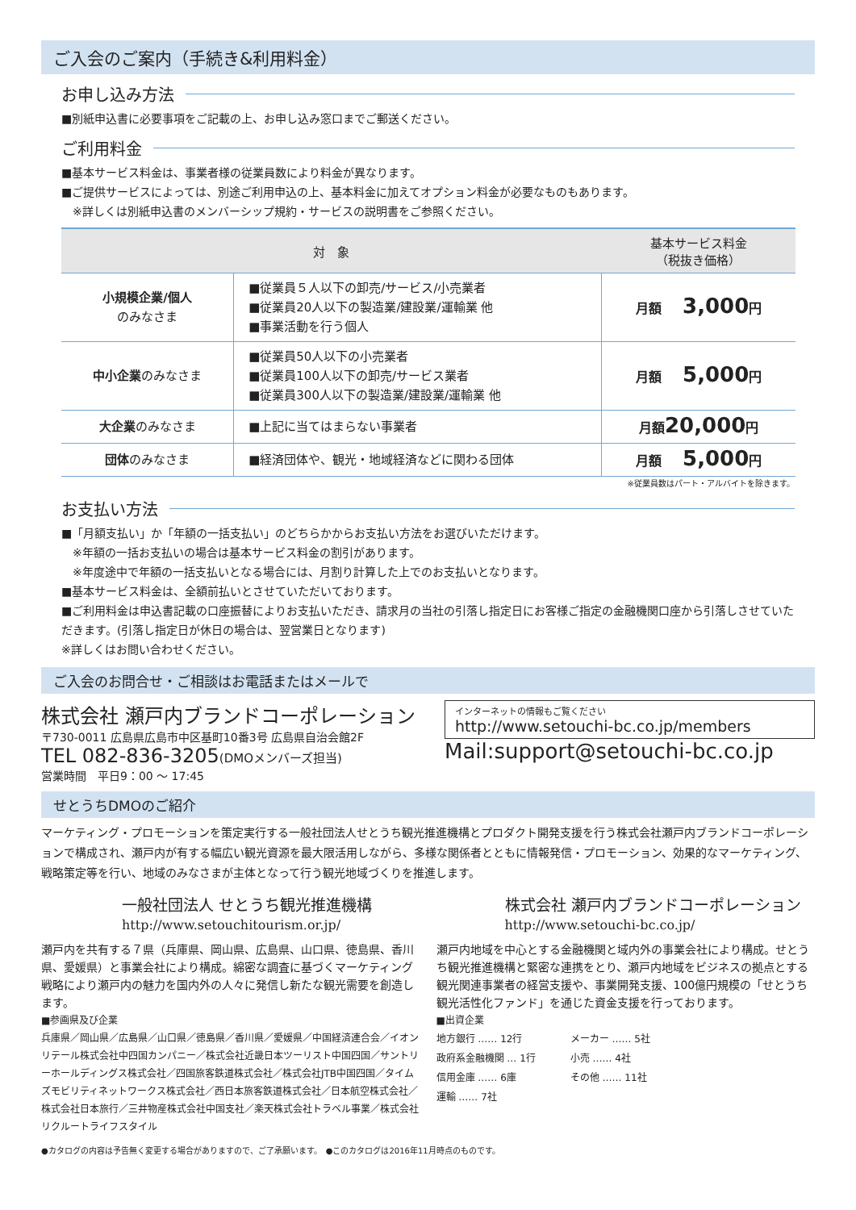ご入会のご案内（手続き&利用料金）
お申し込み方法
■別紙申込書に必要事項をご記載の上、お申し込み窓口までご郵送ください。
ご利用料金
■基本サービス料金は、事業者様の従業員数により料金が異なります。
■ご提供サービスによっては、別途ご利用申込の上、基本料金に加えてオプション料金が必要なものもあります。
　※詳しくは別紙申込書のメンバーシップ規約・サービスの説明書をご参照ください。
| 対 象 | | 基本サービス料金 （税抜き価格） |
| --- | --- | --- |
| 小規模企業/個人 のみなさま | ■従業員５人以下の卸売/サービス/小売業者 ■従業員20人以下の製造業/建設業/運輸業 他 ■事業活動を行う個人 | 月額 3,000 円 |
| 中小企業 のみなさま | ■従業員50人以下の小売業者 ■従業員100人以下の卸売/サービス業者 ■従業員300人以下の製造業/建設業/運輸業 他 | 月額 5,000 円 |
| 大企業 のみなさま | ■上記に当てはまらない事業者 | 月額 20,000 円 |
| 団体 のみなさま | ■経済団体や、観光・地域経済などに関わる団体 | 月額 5,000 円 |
※従業員数はパート・アルバイトを除きます。
お支払い方法
■「月額支払い」か「年額の一括支払い」のどちらかからお支払い方法をお選びいただけます。
　※年額の一括お支払いの場合は基本サービス料金の割引があります。
　※年度途中で年額の一括支払いとなる場合には、月割り計算した上でのお支払いとなります。
■基本サービス料金は、全額前払いとさせていただいております。
■ご利用料金は申込書記載の口座振替によりお支払いただき、請求月の当社の引落し指定日にお客様ご指定の金融機関口座から引落しさせていただきます。(引落し指定日が休日の場合は、翌営業日となります)
※詳しくはお問い合わせください。
ご入会のお問合せ・ご相談はお電話またはメールで
株式会社 瀬戸内ブランドコーポレーション
〒730-0011 広島県広島市中区基町10番3号 広島県自治会館2F
TEL 082-836-3205(DMOメンバーズ担当)
営業時間　平日9：00 ～ 17:45
インターネットの情報もご覧ください
http://www.setouchi-bc.co.jp/members
Mail:support@setouchi-bc.co.jp
せとうちDMOのご紹介
マーケティング・プロモーションを策定実行する一般社団法人せとうち観光推進機構とプロダクト開発支援を行う株式会社瀬戸内ブランドコーポレーションで構成され、瀬戸内が有する幅広い観光資源を最大限活用しながら、多様な関係者とともに情報発信・プロモーション、効果的なマーケティング、戦略策定等を行い、地域のみなさまが主体となって行う観光地域づくりを推進します。
一般社団法人 せとうち観光推進機構
http://www.setouchitourism.or.jp/
瀬戸内を共有する７県（兵庫県、岡山県、広島県、山口県、徳島県、香川県、愛媛県）と事業会社により構成。綿密な調査に基づくマーケティング戦略により瀬戸内の魅力を国内外の人々に発信し新たな観光需要を創造します。
■参画県及び企業
兵庫県／岡山県／広島県／山口県／徳島県／香川県／愛媛県／中国経済連合会／イオンリテール株式会社中四国カンパニー／株式会社近畿日本ツーリスト中国四国／サントリーホールディングス株式会社／四国旅客鉄道株式会社／株式会社JTB中国四国／タイムズモビリティネットワークス株式会社／西日本旅客鉄道株式会社／日本航空株式会社／株式会社日本旅行／三井物産株式会社中国支社／楽天株式会社トラベル事業／株式会社リクルートライフスタイル
株式会社 瀬戸内ブランドコーポレーション
http://www.setouchi-bc.co.jp/
瀬戸内地域を中心とする金融機関と域内外の事業会社により構成。せとうち観光推進機構と緊密な連携をとり、瀬戸内地域をビジネスの拠点とする観光関連事業者の経営支援や、事業開発支援、100億円規模の「せとうち観光活性化ファンド」を通じた資金支援を行っております。
■出資企業
| 地方銀行 …… 12行 | メーカー …… 5社 |
| 政府系金融機関 … 1行 | 小売 …… 4社 |
| 信用金庫 …… 6庫 | その他 …… 11社 |
| 運輸 …… 7社 | |
●カタログの内容は予告無く変更する場合がありますので、ご了承願います。　●このカタログは2016年11月時点のものです。